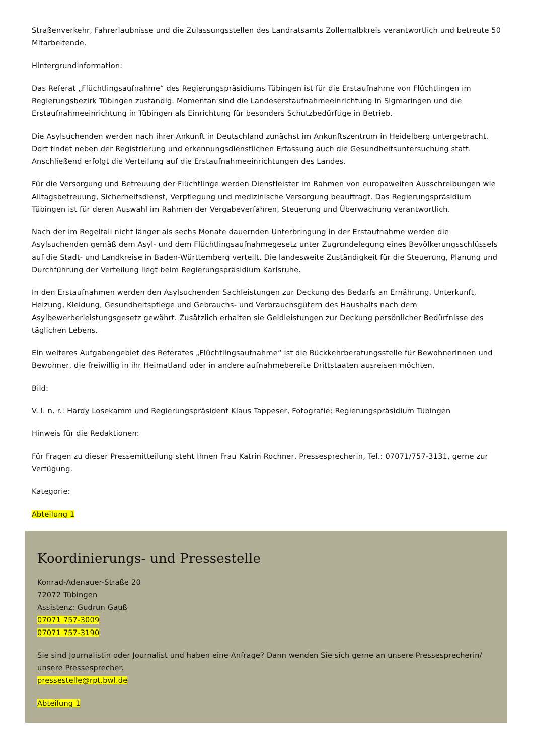Straßenverkehr, Fahrerlaubnisse und die Zulassungsstellen des Landratsamts Zollernalbkreis verantwortlich und betreute 50 Mitarbeitende.
Hintergrundinformation:
Das Referat „Flüchtlingsaufnahme“ des Regierungspräsidiums Tübingen ist für die Erstaufnahme von Flüchtlingen im Regierungsbezirk Tübingen zuständig. Momentan sind die Landeserstaufnahmeeinrichtung in Sigmaringen und die Erstaufnahmeeinrichtung in Tübingen als Einrichtung für besonders Schutzbedürftige in Betrieb.
Die Asylsuchenden werden nach ihrer Ankunft in Deutschland zunächst im Ankunftszentrum in Heidelberg untergebracht. Dort findet neben der Registrierung und erkennungsdienstlichen Erfassung auch die Gesundheitsuntersuchung statt. Anschließend erfolgt die Verteilung auf die Erstaufnahmeeinrichtungen des Landes.
Für die Versorgung und Betreuung der Flüchtlinge werden Dienstleister im Rahmen von europaweiten Ausschreibungen wie Alltagsbetreuung, Sicherheitsdienst, Verpflegung und medizinische Versorgung beauftragt. Das Regierungspräsidium Tübingen ist für deren Auswahl im Rahmen der Vergabeverfahren, Steuerung und Überwachung verantwortlich.
Nach der im Regelfall nicht länger als sechs Monate dauernden Unterbringung in der Erstaufnahme werden die Asylsuchenden gemäß dem Asyl- und dem Flüchtlingsaufnahmegesetz unter Zugrundelegung eines Bevölkerungsschlüssels auf die Stadt- und Landkreise in Baden-Württemberg verteilt. Die landesweite Zuständigkeit für die Steuerung, Planung und Durchführung der Verteilung liegt beim Regierungspräsidium Karlsruhe.
In den Erstaufnahmen werden den Asylsuchenden Sachleistungen zur Deckung des Bedarfs an Ernährung, Unterkunft, Heizung, Kleidung, Gesundheitspflege und Gebrauchs- und Verbrauchsgütern des Haushalts nach dem Asylbewerberleistungsgesetz gewährt. Zusätzlich erhalten sie Geldleistungen zur Deckung persönlicher Bedürfnisse des täglichen Lebens.
Ein weiteres Aufgabengebiet des Referates „Flüchtlingsaufnahme“ ist die Rückkehrberatungsstelle für Bewohnerinnen und Bewohner, die freiwillig in ihr Heimatland oder in andere aufnahmebereite Drittstaaten ausreisen möchten.
Bild:
V. l. n. r.: Hardy Losekamm und Regierungspräsident Klaus Tappeser, Fotografie: Regierungspräsidium Tübingen
Hinweis für die Redaktionen:
Für Fragen zu dieser Pressemitteilung steht Ihnen Frau Katrin Rochner, Pressesprecherin, Tel.: 07071/757-3131, gerne zur Verfügung.
Kategorie:
Abteilung 1
Koordinierungs- und Pressestelle
Konrad-Adenauer-Straße 20
72072 Tübingen
Assistenz: Gudrun Gauß
07071 757-3009
07071 757-3190
Sie sind Journalistin oder Journalist und haben eine Anfrage? Dann wenden Sie sich gerne an unsere Pressesprecherin/ unsere Pressesprecher.
pressestelle@rpt.bwl.de
Abteilung 1